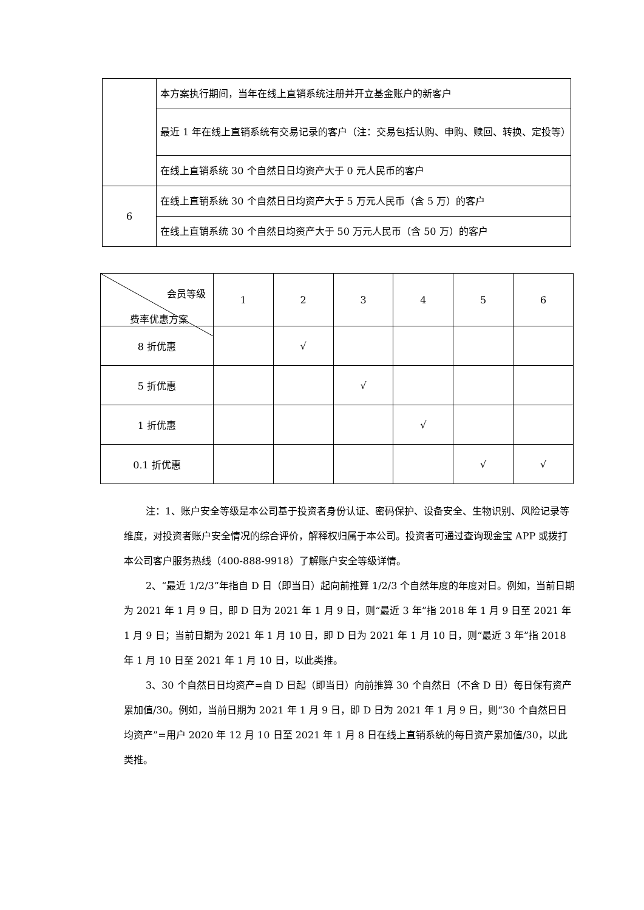| | 本方案执行期间，当年在线上直销系统注册并开立基金账户的新客户 |
| | 最近 1 年在线上直销系统有交易记录的客户（注：交易包括认购、申购、赎回、转换、定投等） |
| | 在线上直销系统 30 个自然日日均资产大于 0 元人民币的客户 |
| 6 | 在线上直销系统 30 个自然日日均资产大于 5 万元人民币（含 5 万）的客户 |
| | 在线上直销系统 30 个自然日均资产大于 50 万元人民币（含 50 万）的客户 |
| 会员等级 费率优惠方案 | 1 | 2 | 3 | 4 | 5 | 6 |
| --- | --- | --- | --- | --- | --- | --- |
| 8 折优惠 | | √ | | | | |
| 5 折优惠 | | | √ | | | |
| 1 折优惠 | | | | √ | | |
| 0.1 折优惠 | | | | | √ | √ |
注：1、账户安全等级是本公司基于投资者身份认证、密码保护、设备安全、生物识别、风险记录等维度，对投资者账户安全情况的综合评价，解释权归属于本公司。投资者可通过查询现金宝 APP 或拨打本公司客户服务热线（400-888-9918）了解账户安全等级详情。
2、“最近 1/2/3”年指自 D 日（即当日）起向前推算 1/2/3 个自然年度的年度对日。例如，当前日期为 2021 年 1 月 9 日，即 D 日为 2021 年 1 月 9 日，则“最近 3 年”指 2018 年 1 月 9 日至 2021 年 1 月 9 日；当前日期为 2021 年 1 月 10 日，即 D 日为 2021 年 1 月 10 日，则“最近 3 年”指 2018 年 1 月 10 日至 2021 年 1 月 10 日，以此类推。
3、30 个自然日日均资产=自 D 日起（即当日）向前推算 30 个自然日（不含 D 日）每日保有资产累加值/30。例如，当前日期为 2021 年 1 月 9 日，即 D 日为 2021 年 1 月 9 日，则“30 个自然日日均资产”=用户 2020 年 12 月 10 日至 2021 年 1 月 8 日在线上直销系统的每日资产累加值/30，以此类推。